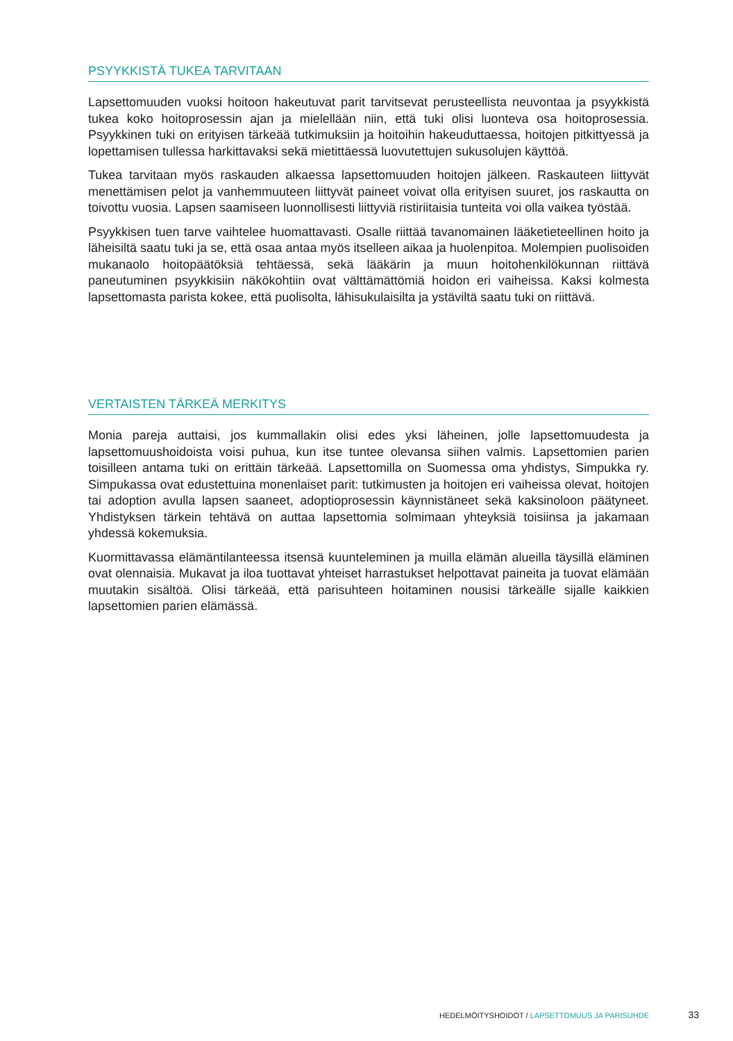PSYYKKISTÄ TUKEA TARVITAAN
Lapsettomuuden vuoksi hoitoon hakeutuvat parit tarvitsevat perusteellista neuvontaa ja psyykkistä tukea koko hoitoprosessin ajan ja mielellään niin, että tuki olisi luonteva osa hoitoprosessia. Psyykkinen tuki on erityisen tärkeää tutkimuksiin ja hoitoihin hakeuduttaessa, hoitojen pitkittyessä ja lopettamisen tullessa harkittavaksi sekä mietittäessä luovutettujen sukusolujen käyttöä.
Tukea tarvitaan myös raskauden alkaessa lapsettomuuden hoitojen jälkeen. Raskauteen liittyvät menettämisen pelot ja vanhemmuuteen liittyvät paineet voivat olla erityisen suuret, jos raskautta on toivottu vuosia. Lapsen saamiseen luonnollisesti liittyviä ristiriitaisia tunteita voi olla vaikea työstää.
Psyykkisen tuen tarve vaihtelee huomattavasti. Osalle riittää tavanomainen lääketieteellinen hoito ja läheisiltä saatu tuki ja se, että osaa antaa myös itselleen aikaa ja huolenpitoa. Molempien puolisoiden mukanaolo hoitopäätöksiä tehtäessä, sekä lääkärin ja muun hoitohenkilökunnan riittävä paneutuminen psyykkisiin näkökohtiin ovat välttämättömiä hoidon eri vaiheissa. Kaksi kolmesta lapsettomasta parista kokee, että puolisolta, lähisukulaisilta ja ystäviltä saatu tuki on riittävä.
VERTAISTEN TÄRKEÄ MERKITYS
Monia pareja auttaisi, jos kummallakin olisi edes yksi läheinen, jolle lapsettomuudesta ja lapsettomuushoidoista voisi puhua, kun itse tuntee olevansa siihen valmis. Lapsettomien parien toisilleen antama tuki on erittäin tärkeää. Lapsettomilla on Suomessa oma yhdistys, Simpukka ry. Simpukassa ovat edustettuina monenlaiset parit: tutkimusten ja hoitojen eri vaiheissa olevat, hoitojen tai adoption avulla lapsen saaneet, adoptioprosessin käynnistäneet sekä kaksinoloon päätyneet. Yhdistyksen tärkein tehtävä on auttaa lapsettomia solmimaan yhteyksiä toisiinsa ja jakamaan yhdessä kokemuksia.
Kuormittavassa elämäntilanteessa itsensä kuunteleminen ja muilla elämän alueilla täysillä eläminen ovat olennaisia. Mukavat ja iloa tuottavat yhteiset harrastukset helpottavat paineita ja tuovat elämään muutakin sisältöä. Olisi tärkeää, että parisuhteen hoitaminen nousisi tärkeälle sijalle kaikkien lapsettomien parien elämässä.
HEDELMÖITYSHOIDOT / LAPSETTOMUUS JA PARISUHDE 33